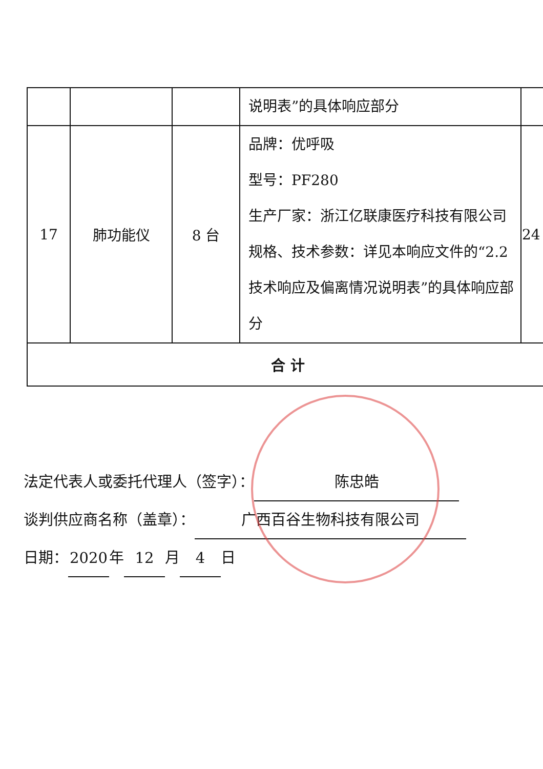| | | | 说明表”的具体响应部分 | |
| 17 | 肺功能仪 | 8 台 | 品牌：优呼吸 型号：PF280 生产厂家：浙江亿联康医疗科技有限公司 规格、技术参数：详见本响应文件的“2.2 技术响应及偏离情况说明表”的具体响应部分 | 24 |
| 合 计 | | | | |
法定代表人或委托代理人（签字）： 陈忠皓
谈判供应商名称（盖章）： 广西百谷生物科技有限公司
日期： 2020 年 12 月 4 日